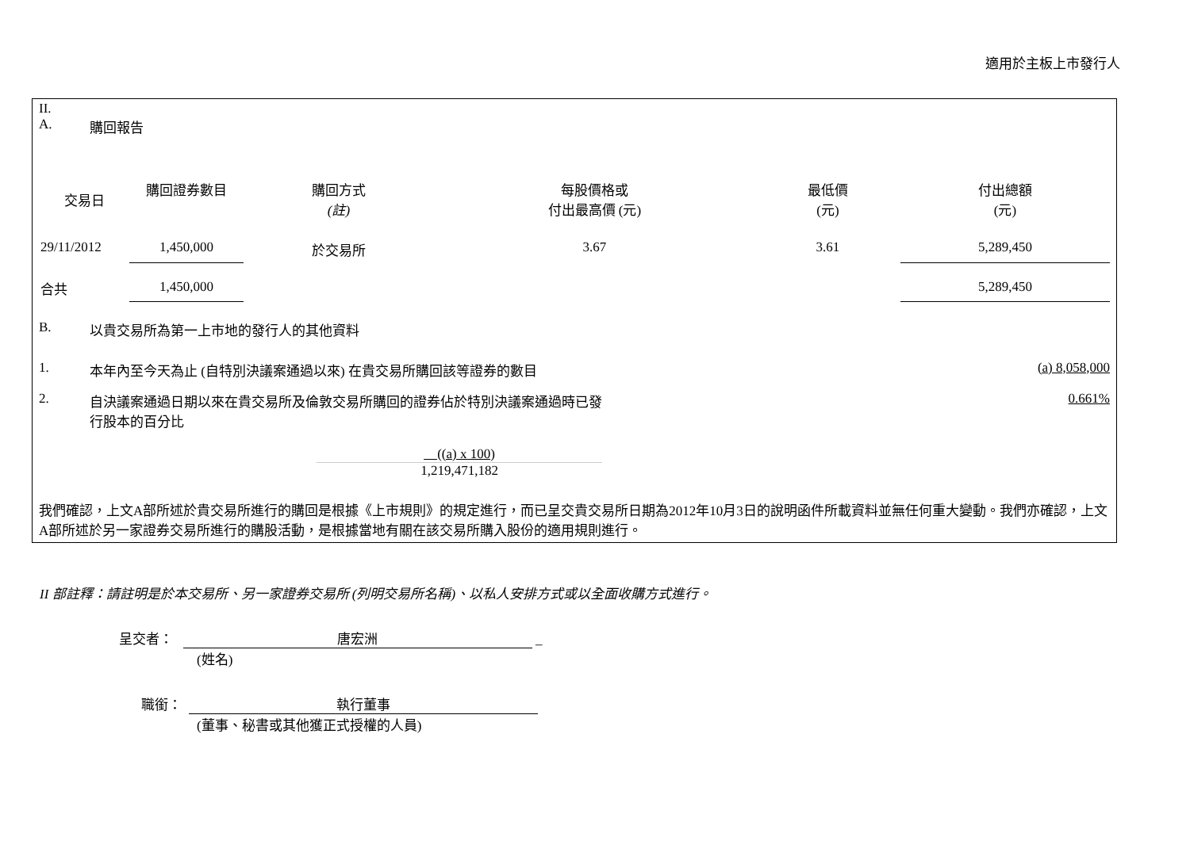適用於主板上市發行人
II.
A. 購回報告
| 交易日 | 購回證券數目 | 購回方式 (註) | 每股價格或 付出最高價 (元) | 最低價 (元) | 付出總額 (元) |
| --- | --- | --- | --- | --- | --- |
| 29/11/2012 | 1,450,000 | 於交易所 | 3.67 | 3.61 | 5,289,450 |
| 合共 | 1,450,000 | | | | 5,289,450 |
B. 以貴交易所為第一上市地的發行人的其他資料
1. 本年內至今天為止 (自特別決議案通過以來) 在貴交易所購回該等證券的數目 (a) 8,058,000
2. 自決議案通過日期以來在貴交易所及倫敦交易所購回的證券佔於特別決議案通過時已發
行股本的百分比 0.661%
((a) x 100)
1,219,471,182
我們確認，上文A部所述於貴交易所進行的購回是根據《上市規則》的規定進行，而已呈交貴交易所日期為2012年10月3日的說明函件所載資料並無任何重大變動。我們亦確認，上文A部所述於另一家證券交易所進行的購股活動，是根據當地有關在該交易所購入股份的適用規則進行。
II 部註釋：請註明是於本交易所、另一家證券交易所 (列明交易所名稱)、以私人安排方式或以全面收購方式進行。
呈交者： 唐宏洲 _
(姓名)
職銜： 執行董事
(董事、秘書或其他獲正式授權的人員)